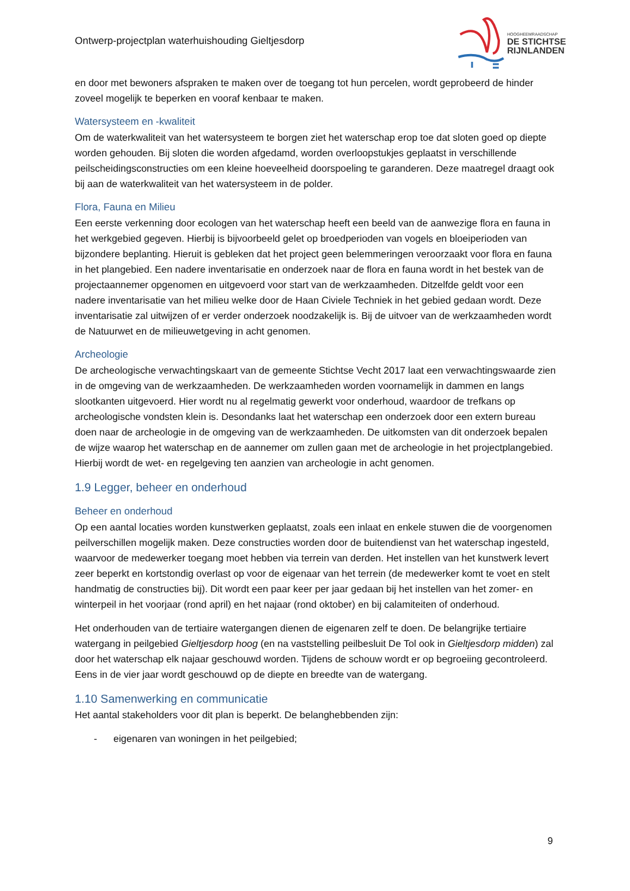Ontwerp-projectplan waterhuishouding Gieltjesdorp
HOOGHEEMRAADSCHAP
DE STICHTSE
RIJNLANDEN
en door met bewoners afspraken te maken over de toegang tot hun percelen, wordt geprobeerd de hinder zoveel mogelijk te beperken en vooraf kenbaar te maken.
Watersysteem en -kwaliteit
Om de waterkwaliteit van het watersysteem te borgen ziet het waterschap erop toe dat sloten goed op diepte worden gehouden. Bij sloten die worden afgedamd, worden overloopstukjes geplaatst in verschillende peilscheidingsconstructies om een kleine hoeveelheid doorspoeling te garanderen. Deze maatregel draagt ook bij aan de waterkwaliteit van het watersysteem in de polder.
Flora, Fauna en Milieu
Een eerste verkenning door ecologen van het waterschap heeft een beeld van de aanwezige flora en fauna in het werkgebied gegeven. Hierbij is bijvoorbeeld gelet op broedperioden van vogels en bloeiperioden van bijzondere beplanting. Hieruit is gebleken dat het project geen belemmeringen veroorzaakt voor flora en fauna in het plangebied. Een nadere inventarisatie en onderzoek naar de flora en fauna wordt in het bestek van de projectaannemer opgenomen en uitgevoerd voor start van de werkzaamheden. Ditzelfde geldt voor een nadere inventarisatie van het milieu welke door de Haan Civiele Techniek in het gebied gedaan wordt. Deze inventarisatie zal uitwijzen of er verder onderzoek noodzakelijk is. Bij de uitvoer van de werkzaamheden wordt de Natuurwet en de milieuwetgeving in acht genomen.
Archeologie
De archeologische verwachtingskaart van de gemeente Stichtse Vecht 2017 laat een verwachtingswaarde zien in de omgeving van de werkzaamheden. De werkzaamheden worden voornamelijk in dammen en langs slootkanten uitgevoerd. Hier wordt nu al regelmatig gewerkt voor onderhoud, waardoor de trefkans op archeologische vondsten klein is. Desondanks laat het waterschap een onderzoek door een extern bureau doen naar de archeologie in de omgeving van de werkzaamheden. De uitkomsten van dit onderzoek bepalen de wijze waarop het waterschap en de aannemer om zullen gaan met de archeologie in het projectplangebied. Hierbij wordt de wet- en regelgeving ten aanzien van archeologie in acht genomen.
1.9 Legger, beheer en onderhoud
Beheer en onderhoud
Op een aantal locaties worden kunstwerken geplaatst, zoals een inlaat en enkele stuwen die de voorgenomen peilverschillen mogelijk maken. Deze constructies worden door de buitendienst van het waterschap ingesteld, waarvoor de medewerker toegang moet hebben via terrein van derden. Het instellen van het kunstwerk levert zeer beperkt en kortstondig overlast op voor de eigenaar van het terrein (de medewerker komt te voet en stelt handmatig de constructies bij). Dit wordt een paar keer per jaar gedaan bij het instellen van het zomer- en winterpeil in het voorjaar (rond april) en het najaar (rond oktober) en bij calamiteiten of onderhoud.
Het onderhouden van de tertiaire watergangen dienen de eigenaren zelf te doen. De belangrijke tertiaire watergang in peilgebied Gieltjesdorp hoog (en na vaststelling peilbesluit De Tol ook in Gieltjesdorp midden) zal door het waterschap elk najaar geschouwd worden. Tijdens de schouw wordt er op begroeiing gecontroleerd. Eens in de vier jaar wordt geschouwd op de diepte en breedte van de watergang.
1.10 Samenwerking en communicatie
Het aantal stakeholders voor dit plan is beperkt. De belanghebbenden zijn:
- eigenaren van woningen in het peilgebied;
9